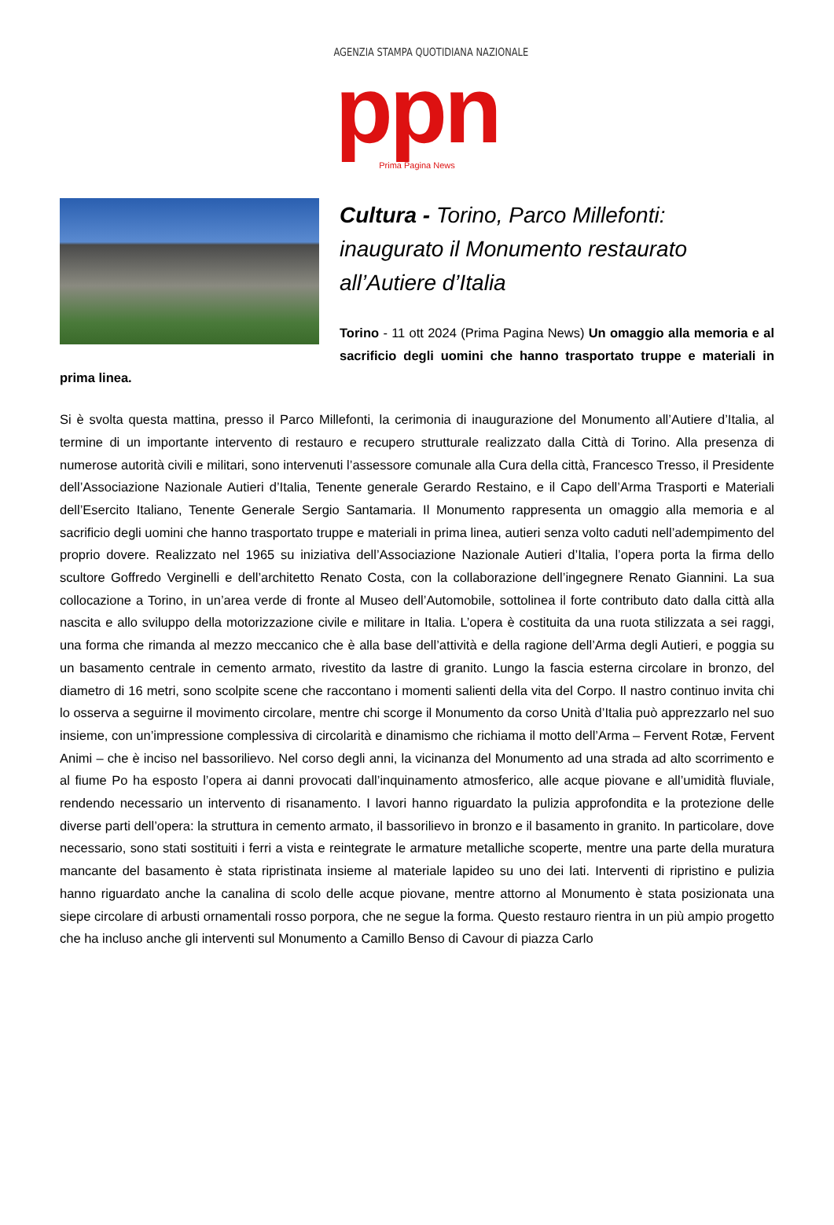AGENZIA STAMPA QUOTIDIANA NAZIONALE
ppn
Prima Pagina News
Cultura - Torino, Parco Millefonti: inaugurato il Monumento restaurato all’Autiere d’Italia
Torino - 11 ott 2024 (Prima Pagina News) Un omaggio alla memoria e al sacrificio degli uomini che hanno trasportato truppe e materiali in prima linea.
Si è svolta questa mattina, presso il Parco Millefonti, la cerimonia di inaugurazione del Monumento all’Autiere d’Italia, al termine di un importante intervento di restauro e recupero strutturale realizzato dalla Città di Torino. Alla presenza di numerose autorità civili e militari, sono intervenuti l’assessore comunale alla Cura della città, Francesco Tresso, il Presidente dell’Associazione Nazionale Autieri d’Italia, Tenente generale Gerardo Restaino, e il Capo dell’Arma Trasporti e Materiali dell’Esercito Italiano, Tenente Generale Sergio Santamaria. Il Monumento rappresenta un omaggio alla memoria e al sacrificio degli uomini che hanno trasportato truppe e materiali in prima linea, autieri senza volto caduti nell’adempimento del proprio dovere. Realizzato nel 1965 su iniziativa dell’Associazione Nazionale Autieri d’Italia, l’opera porta la firma dello scultore Goffredo Verginelli e dell’architetto Renato Costa, con la collaborazione dell’ingegnere Renato Giannini. La sua collocazione a Torino, in un’area verde di fronte al Museo dell’Automobile, sottolinea il forte contributo dato dalla città alla nascita e allo sviluppo della motorizzazione civile e militare in Italia. L’opera è costituita da una ruota stilizzata a sei raggi, una forma che rimanda al mezzo meccanico che è alla base dell’attività e della ragione dell’Arma degli Autieri, e poggia su un basamento centrale in cemento armato, rivestito da lastre di granito. Lungo la fascia esterna circolare in bronzo, del diametro di 16 metri, sono scolpite scene che raccontano i momenti salienti della vita del Corpo. Il nastro continuo invita chi lo osserva a seguirne il movimento circolare, mentre chi scorge il Monumento da corso Unità d’Italia può apprezzarlo nel suo insieme, con un’impressione complessiva di circolarità e dinamismo che richiama il motto dell’Arma – Fervent Rotæ, Fervent Animi – che è inciso nel bassorilievo. Nel corso degli anni, la vicinanza del Monumento ad una strada ad alto scorrimento e al fiume Po ha esposto l’opera ai danni provocati dall’inquinamento atmosferico, alle acque piovane e all’umidità fluviale, rendendo necessario un intervento di risanamento. I lavori hanno riguardato la pulizia approfondita e la protezione delle diverse parti dell’opera: la struttura in cemento armato, il bassorilievo in bronzo e il basamento in granito. In particolare, dove necessario, sono stati sostituiti i ferri a vista e reintegrate le armature metalliche scoperte, mentre una parte della muratura mancante del basamento è stata ripristinata insieme al materiale lapideo su uno dei lati. Interventi di ripristino e pulizia hanno riguardato anche la canalina di scolo delle acque piovane, mentre attorno al Monumento è stata posizionata una siepe circolare di arbusti ornamentali rosso porpora, che ne segue la forma. Questo restauro rientra in un più ampio progetto che ha incluso anche gli interventi sul Monumento a Camillo Benso di Cavour di piazza Carlo